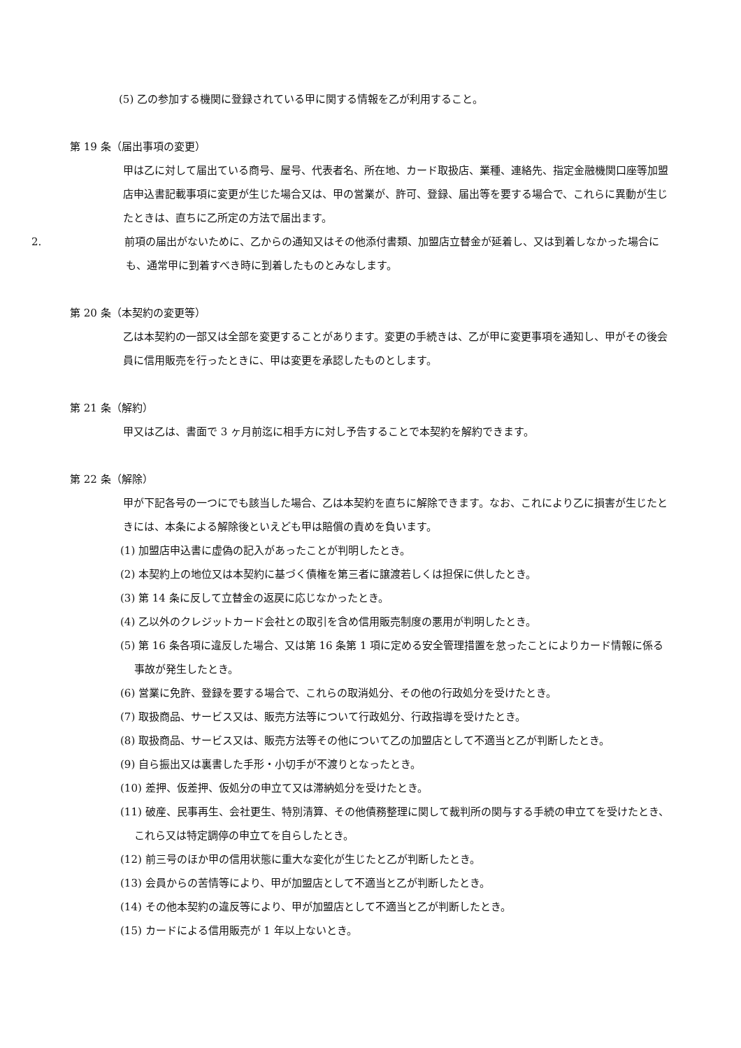(5) 乙の参加する機関に登録されている甲に関する情報を乙が利用すること。
第 19 条（届出事項の変更）
甲は乙に対して届出ている商号、屋号、代表者名、所在地、カード取扱店、業種、連絡先、指定金融機関口座等加盟店申込書記載事項に変更が生じた場合又は、甲の営業が、許可、登録、届出等を要する場合で、これらに異動が生じたときは、直ちに乙所定の方法で届出ます。
2. 前項の届出がないために、乙からの通知又はその他添付書類、加盟店立替金が延着し、又は到着しなかった場合にも、通常甲に到着すべき時に到着したものとみなします。
第 20 条（本契約の変更等）
乙は本契約の一部又は全部を変更することがあります。変更の手続きは、乙が甲に変更事項を通知し、甲がその後会員に信用販売を行ったときに、甲は変更を承認したものとします。
第 21 条（解約）
甲又は乙は、書面で 3 ヶ月前迄に相手方に対し予告することで本契約を解約できます。
第 22 条（解除）
甲が下記各号の一つにでも該当した場合、乙は本契約を直ちに解除できます。なお、これにより乙に損害が生じたときには、本条による解除後といえども甲は賠償の責めを負います。
(1) 加盟店申込書に虚偽の記入があったことが判明したとき。
(2) 本契約上の地位又は本契約に基づく債権を第三者に譲渡若しくは担保に供したとき。
(3) 第 14 条に反して立替金の返戻に応じなかったとき。
(4) 乙以外のクレジットカード会社との取引を含め信用販売制度の悪用が判明したとき。
(5) 第 16 条各項に違反した場合、又は第 16 条第 1 項に定める安全管理措置を怠ったことによりカード情報に係る事故が発生したとき。
(6) 営業に免許、登録を要する場合で、これらの取消処分、その他の行政処分を受けたとき。
(7) 取扱商品、サービス又は、販売方法等について行政処分、行政指導を受けたとき。
(8) 取扱商品、サービス又は、販売方法等その他について乙の加盟店として不適当と乙が判断したとき。
(9) 自ら振出又は裏書した手形・小切手が不渡りとなったとき。
(10) 差押、仮差押、仮処分の申立て又は滞納処分を受けたとき。
(11) 破産、民事再生、会社更生、特別清算、その他債務整理に関して裁判所の関与する手続の申立てを受けたとき、これら又は特定調停の申立てを自らしたとき。
(12) 前三号のほか甲の信用状態に重大な変化が生じたと乙が判断したとき。
(13) 会員からの苦情等により、甲が加盟店として不適当と乙が判断したとき。
(14) その他本契約の違反等により、甲が加盟店として不適当と乙が判断したとき。
(15) カードによる信用販売が 1 年以上ないとき。